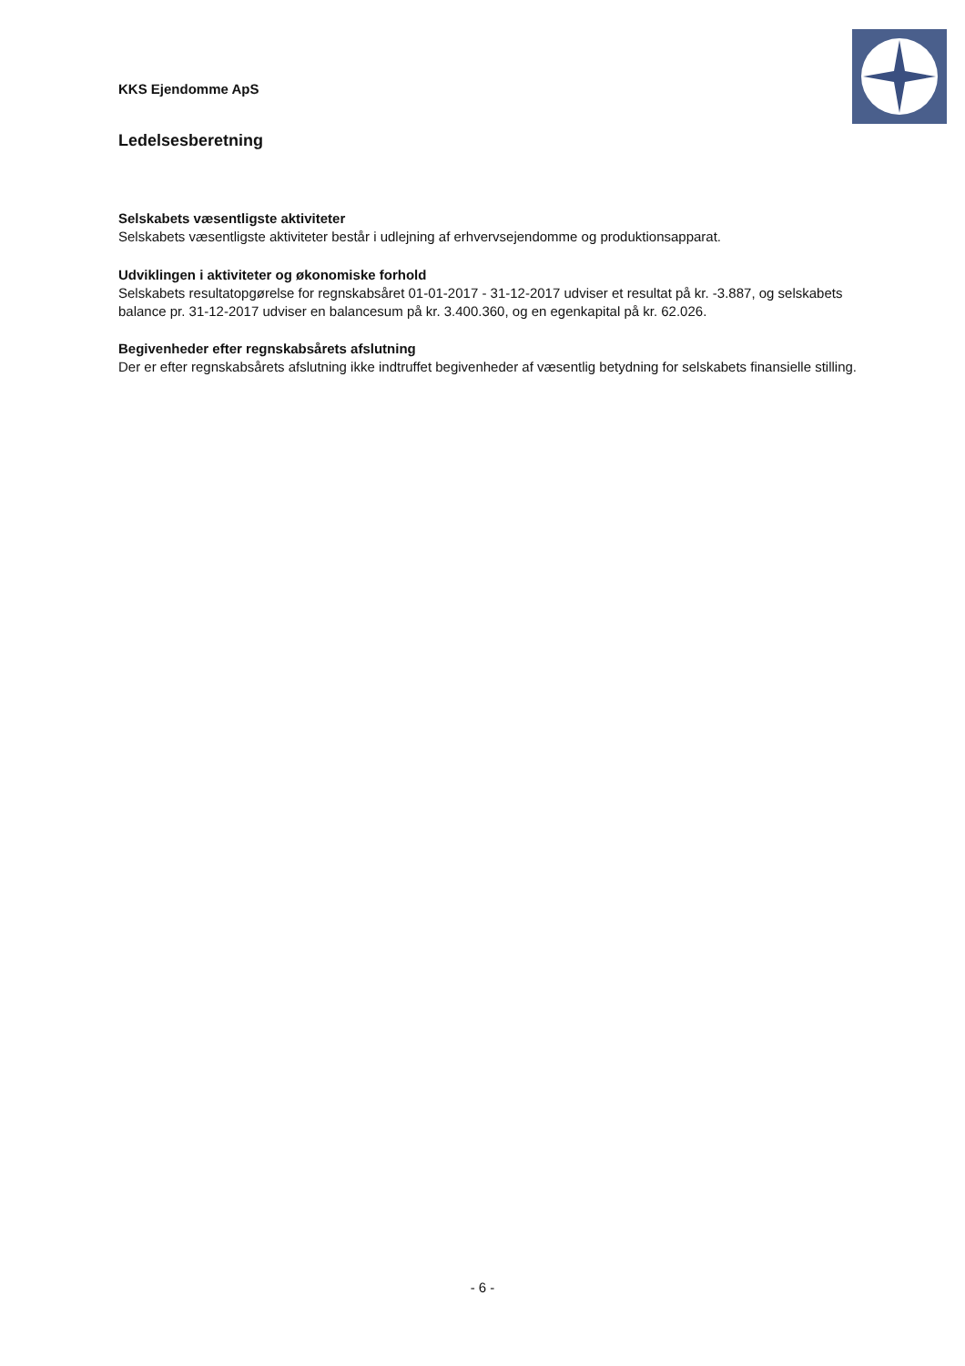KKS Ejendomme ApS
Ledelsesberetning
Selskabets væsentligste aktiviteter
Selskabets væsentligste aktiviteter består i udlejning af erhvervsejendomme og produktionsapparat.
Udviklingen i aktiviteter og økonomiske forhold
Selskabets resultatopgørelse for regnskabsåret 01-01-2017 - 31-12-2017 udviser et resultat på kr. -3.887, og selskabets balance pr. 31-12-2017 udviser en balancesum på kr. 3.400.360, og en egenkapital på kr. 62.026.
Begivenheder efter regnskabsårets afslutning
Der er efter regnskabsårets afslutning ikke indtruffet begivenheder af væsentlig betydning for selskabets finansielle stilling.
- 6 -